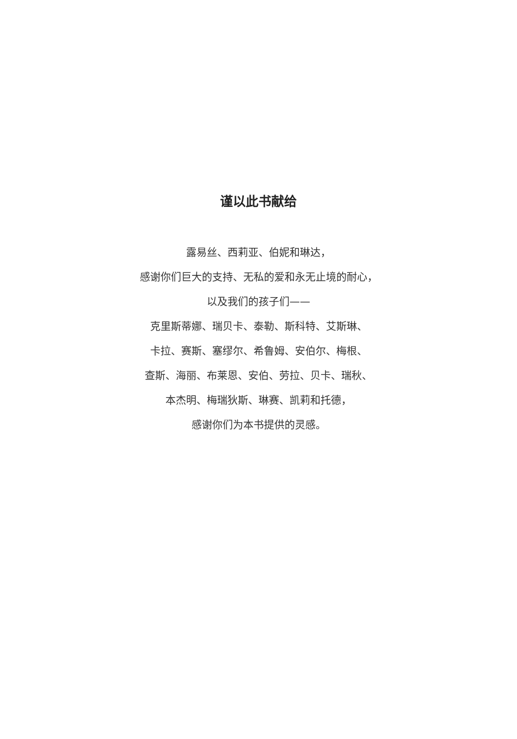谨以此书献给
露易丝、西莉亚、伯妮和琳达，
感谢你们巨大的支持、无私的爱和永无止境的耐心，
以及我们的孩子们——
克里斯蒂娜、瑞贝卡、泰勒、斯科特、艾斯琳、
卡拉、赛斯、塞缪尔、希鲁姆、安伯尔、梅根、
查斯、海丽、布莱恩、安伯、劳拉、贝卡、瑞秋、
本杰明、梅瑞狄斯、琳赛、凯莉和托德，
感谢你们为本书提供的灵感。